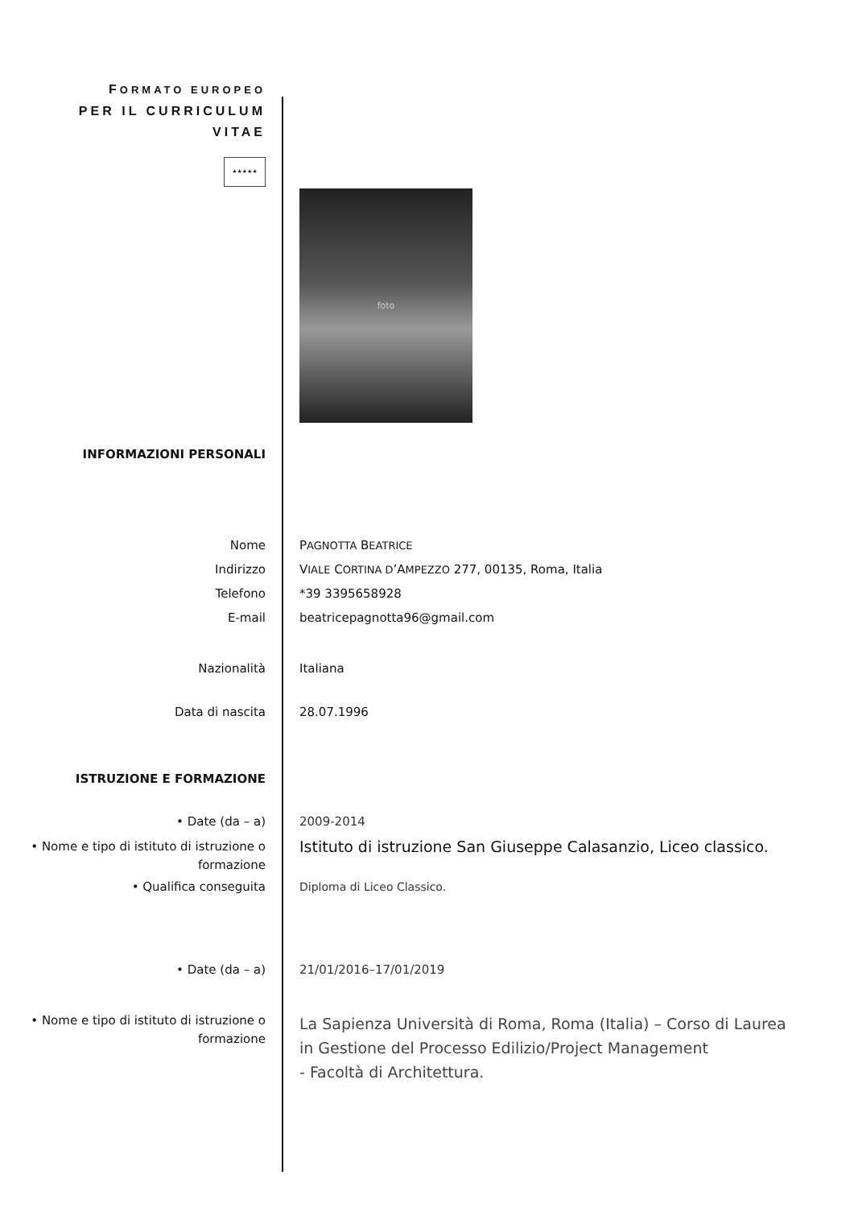FORMATO EUROPEO
PER IL CURRICULUM
VITAE
★★★★★
foto
INFORMAZIONI PERSONALI
Nome PAGNOTTA BEATRICE
Indirizzo VIALE CORTINA D’AMPEZZO 277, 00135, Roma, Italia
Telefono *39 3395658928
E-mail beatricepagnotta96@gmail.com
Nazionalità Italiana
Data di nascita 28.07.1996
ISTRUZIONE E FORMAZIONE
• Date (da – a) 2009-2014
• Nome e tipo di istituto di istruzione o formazione
Istituto di istruzione San Giuseppe Calasanzio, Liceo classico.
• Qualifica conseguita Diploma di Liceo Classico.
• Date (da – a) 21/01/2016–17/01/2019
• Nome e tipo di istituto di istruzione o formazione
La Sapienza Università di Roma, Roma (Italia) – Corso di Laurea in Gestione del Processo Edilizio/Project Management
- Facoltà di Architettura.